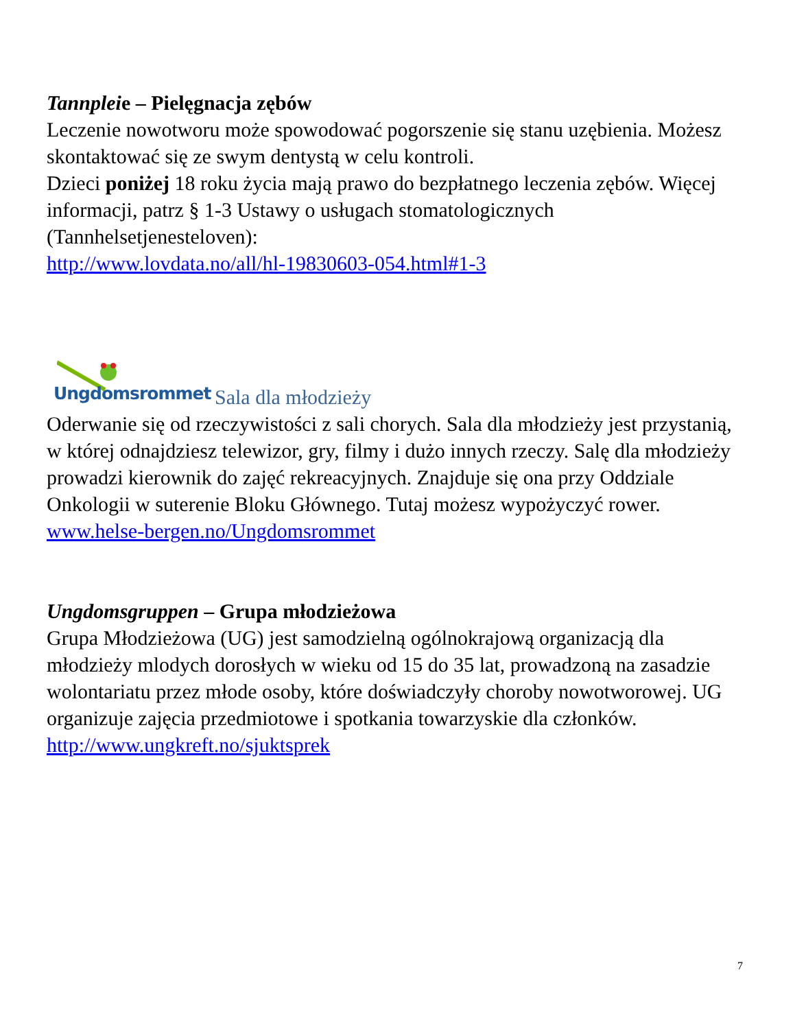Tannpleie – Pielęgnacja zębów
Leczenie nowotworu może spowodować pogorszenie się stanu uzębienia. Możesz skontaktować się ze swym dentystą w celu kontroli.
Dzieci poniżej 18 roku życia mają prawo do bezpłatnego leczenia zębów. Więcej informacji, patrz § 1-3 Ustawy o usługach stomatologicznych (Tannhelsetjenesteloven):
http://www.lovdata.no/all/hl-19830603-054.html#1-3
Ungdomsrommet Sala dla młodzieży
Oderwanie się od rzeczywistości z sali chorych. Sala dla młodzieży jest przystanią, w której odnajdziesz telewizor, gry, filmy i dużo innych rzeczy. Salę dla młodzieży prowadzi kierownik do zajęć rekreacyjnych. Znajduje się ona przy Oddziale Onkologii w suterenie Bloku Głównego. Tutaj możesz wypożyczyć rower.
www.helse-bergen.no/Ungdomsrommet
Ungdomsgruppen – Grupa młodzieżowa
Grupa Młodzieżowa (UG) jest samodzielną ogólnokrajową organizacją dla młodzieży mlodych dorosłych w wieku od 15 do 35 lat, prowadzoną na zasadzie wolontariatu przez młode osoby, które doświadczyły choroby nowotworowej. UG organizuje zajęcia przedmiotowe i spotkania towarzyskie dla członków.
http://www.ungkreft.no/sjuktsprek
7